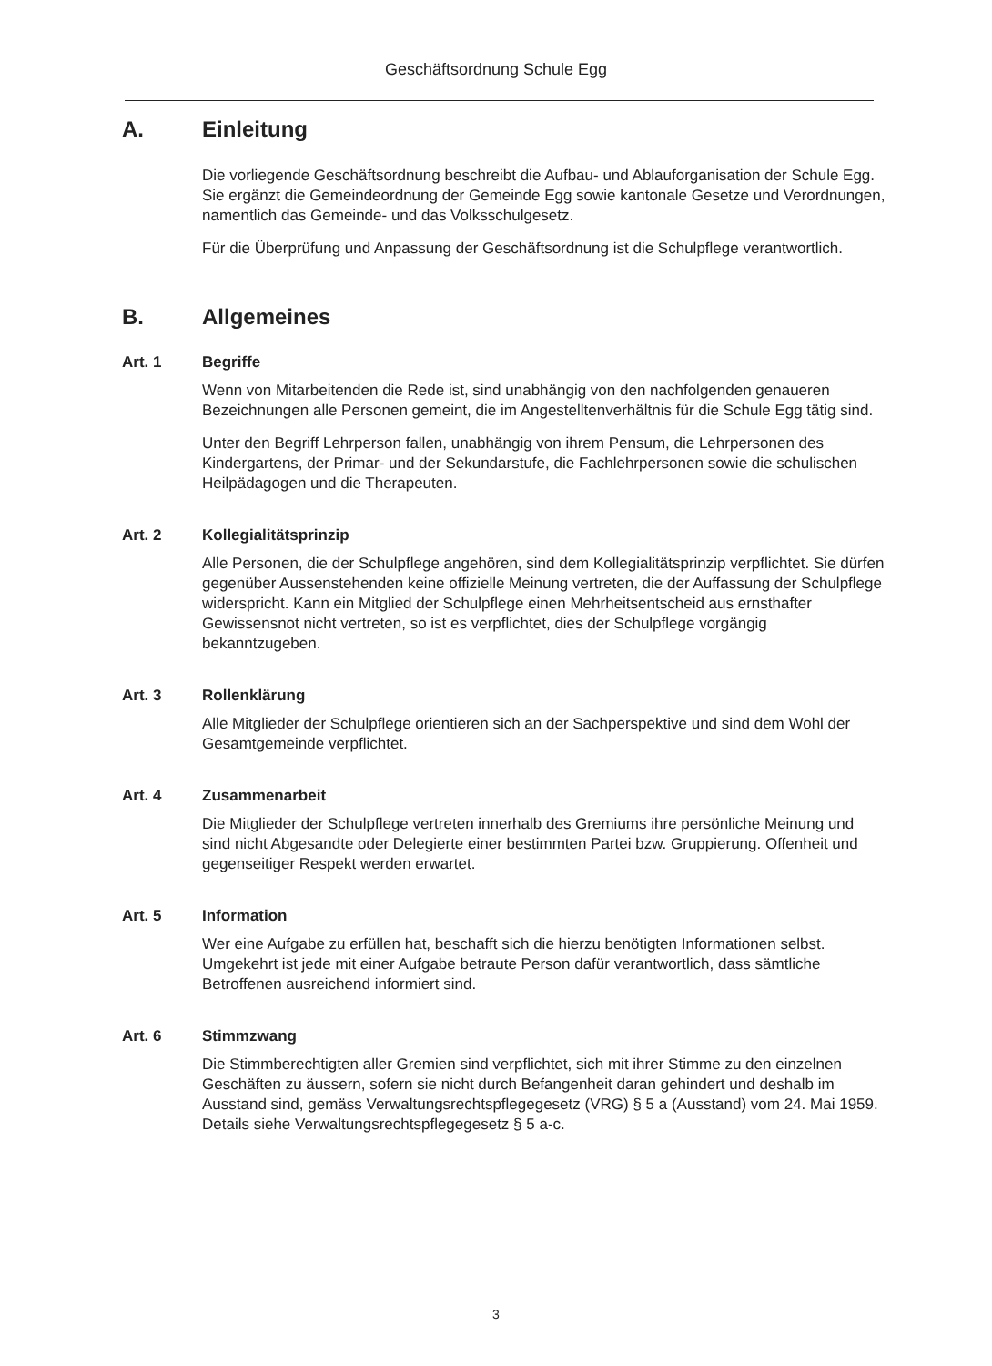Geschäftsordnung Schule Egg
A. Einleitung
Die vorliegende Geschäftsordnung beschreibt die Aufbau- und Ablauforganisation der Schule Egg. Sie ergänzt die Gemeindeordnung der Gemeinde Egg sowie kantonale Gesetze und Verordnungen, namentlich das Gemeinde- und das Volksschulgesetz.
Für die Überprüfung und Anpassung der Geschäftsordnung ist die Schulpflege verantwortlich.
B. Allgemeines
Art. 1 Begriffe
Wenn von Mitarbeitenden die Rede ist, sind unabhängig von den nachfolgenden genaueren Bezeichnungen alle Personen gemeint, die im Angestelltenverhältnis für die Schule Egg tätig sind.
Unter den Begriff Lehrperson fallen, unabhängig von ihrem Pensum, die Lehrpersonen des Kindergartens, der Primar- und der Sekundarstufe, die Fachlehrpersonen sowie die schulischen Heilpädagogen und die Therapeuten.
Art. 2 Kollegialitätsprinzip
Alle Personen, die der Schulpflege angehören, sind dem Kollegialitätsprinzip verpflichtet. Sie dürfen gegenüber Aussenstehenden keine offizielle Meinung vertreten, die der Auffassung der Schulpflege widerspricht. Kann ein Mitglied der Schulpflege einen Mehrheitsentscheid aus ernsthafter Gewissensnot nicht vertreten, so ist es verpflichtet, dies der Schulpflege vorgängig bekanntzugeben.
Art. 3 Rollenklärung
Alle Mitglieder der Schulpflege orientieren sich an der Sachperspektive und sind dem Wohl der Gesamtgemeinde verpflichtet.
Art. 4 Zusammenarbeit
Die Mitglieder der Schulpflege vertreten innerhalb des Gremiums ihre persönliche Meinung und sind nicht Abgesandte oder Delegierte einer bestimmten Partei bzw. Gruppierung. Offenheit und gegenseitiger Respekt werden erwartet.
Art. 5 Information
Wer eine Aufgabe zu erfüllen hat, beschafft sich die hierzu benötigten Informationen selbst. Umgekehrt ist jede mit einer Aufgabe betraute Person dafür verantwortlich, dass sämtliche Betroffenen ausreichend informiert sind.
Art. 6 Stimmzwang
Die Stimmberechtigten aller Gremien sind verpflichtet, sich mit ihrer Stimme zu den einzelnen Geschäften zu äussern, sofern sie nicht durch Befangenheit daran gehindert und deshalb im Ausstand sind, gemäss Verwaltungsrechtspflegegesetz (VRG) § 5 a (Ausstand) vom 24. Mai 1959. Details siehe Verwaltungsrechtspflegegesetz § 5 a-c.
3